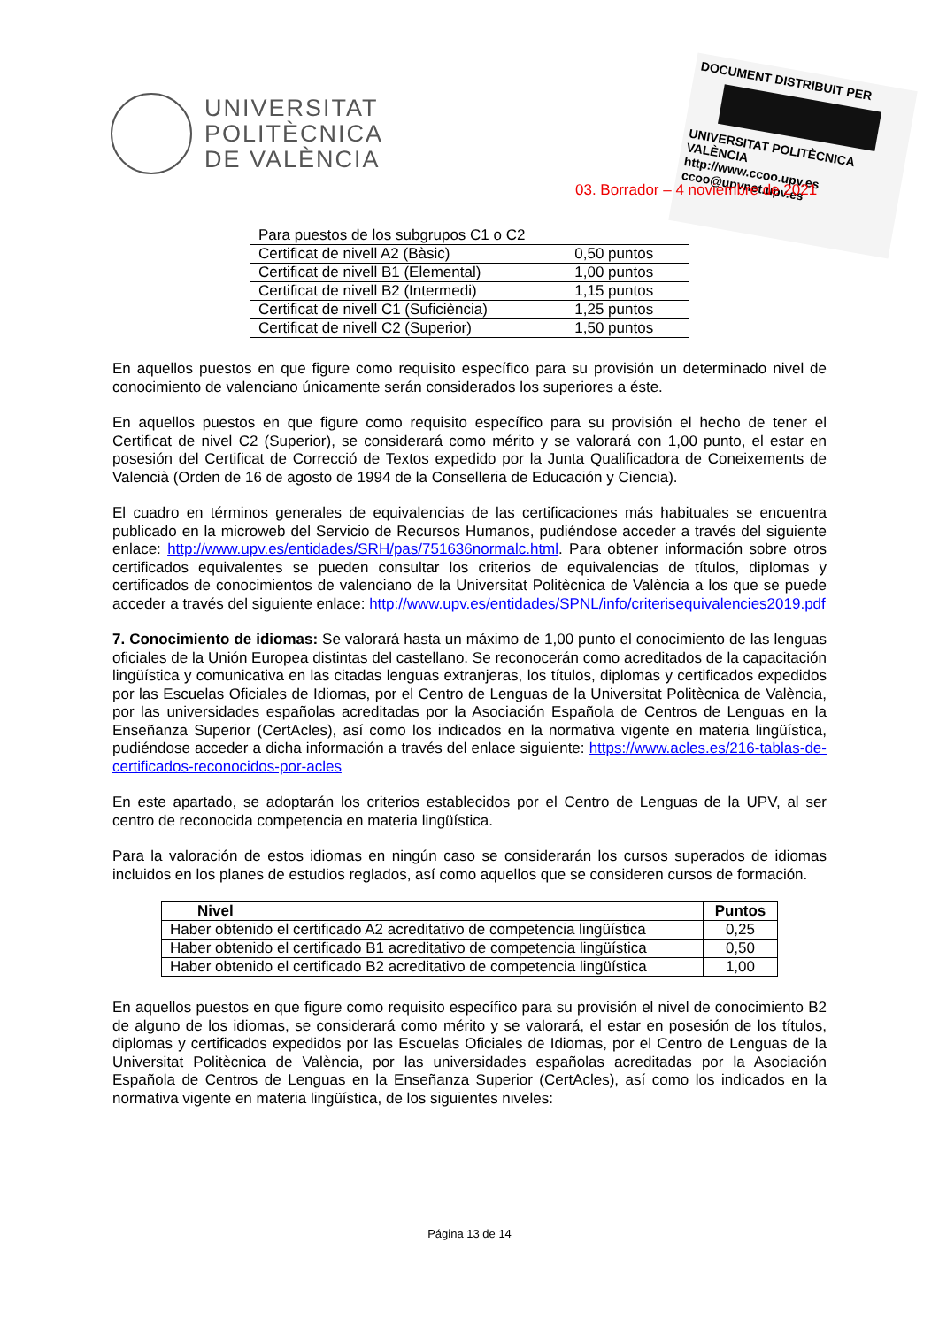UNIVERSITAT
POLITÈCNICA
DE VALÈNCIA
DOCUMENT DISTRIBUIT PER
UNIVERSITAT POLITÈCNICA VALÈNCIA
http://www.ccoo.upv.es
ccoo@upvnet.upv.es
03. Borrador – 4 noviembre de 2021
| Para puestos de los subgrupos C1 o C2 | |
| Certificat de nivell A2 (Bàsic) | 0,50 puntos |
| Certificat de nivell B1 (Elemental) | 1,00 puntos |
| Certificat de nivell B2 (Intermedi) | 1,15 puntos |
| Certificat de nivell C1 (Suficiència) | 1,25 puntos |
| Certificat de nivell C2 (Superior) | 1,50 puntos |
En aquellos puestos en que figure como requisito específico para su provisión un determinado nivel de conocimiento de valenciano únicamente serán considerados los superiores a éste.
En aquellos puestos en que figure como requisito específico para su provisión el hecho de tener el Certificat de nivel C2 (Superior), se considerará como mérito y se valorará con 1,00 punto, el estar en posesión del Certificat de Correcció de Textos expedido por la Junta Qualificadora de Coneixements de Valencià (Orden de 16 de agosto de 1994 de la Conselleria de Educación y Ciencia).
El cuadro en términos generales de equivalencias de las certificaciones más habituales se encuentra publicado en la microweb del Servicio de Recursos Humanos, pudiéndose acceder a través del siguiente enlace: http://www.upv.es/entidades/SRH/pas/751636normalc.html. Para obtener información sobre otros certificados equivalentes se pueden consultar los criterios de equivalencias de títulos, diplomas y certificados de conocimientos de valenciano de la Universitat Politècnica de València a los que se puede acceder a través del siguiente enlace: http://www.upv.es/entidades/SPNL/info/criterisequivalencies2019.pdf
7. Conocimiento de idiomas: Se valorará hasta un máximo de 1,00 punto el conocimiento de las lenguas oficiales de la Unión Europea distintas del castellano. Se reconocerán como acreditados de la capacitación lingüística y comunicativa en las citadas lenguas extranjeras, los títulos, diplomas y certificados expedidos por las Escuelas Oficiales de Idiomas, por el Centro de Lenguas de la Universitat Politècnica de València, por las universidades españolas acreditadas por la Asociación Española de Centros de Lenguas en la Enseñanza Superior (CertAcles), así como los indicados en la normativa vigente en materia lingüística, pudiéndose acceder a dicha información a través del enlace siguiente: https://www.acles.es/216-tablas-de-certificados-reconocidos-por-acles
En este apartado, se adoptarán los criterios establecidos por el Centro de Lenguas de la UPV, al ser centro de reconocida competencia en materia lingüística.
Para la valoración de estos idiomas en ningún caso se considerarán los cursos superados de idiomas incluidos en los planes de estudios reglados, así como aquellos que se consideren cursos de formación.
| Nivel | Puntos |
| --- | --- |
| Haber obtenido el certificado A2 acreditativo de competencia lingüística | 0,25 |
| Haber obtenido el certificado B1 acreditativo de competencia lingüística | 0,50 |
| Haber obtenido el certificado B2 acreditativo de competencia lingüística | 1,00 |
En aquellos puestos en que figure como requisito específico para su provisión el nivel de conocimiento B2 de alguno de los idiomas, se considerará como mérito y se valorará, el estar en posesión de los títulos, diplomas y certificados expedidos por las Escuelas Oficiales de Idiomas, por el Centro de Lenguas de la Universitat Politècnica de València, por las universidades españolas acreditadas por la Asociación Española de Centros de Lenguas en la Enseñanza Superior (CertAcles), así como los indicados en la normativa vigente en materia lingüística, de los siguientes niveles:
Página 13 de 14